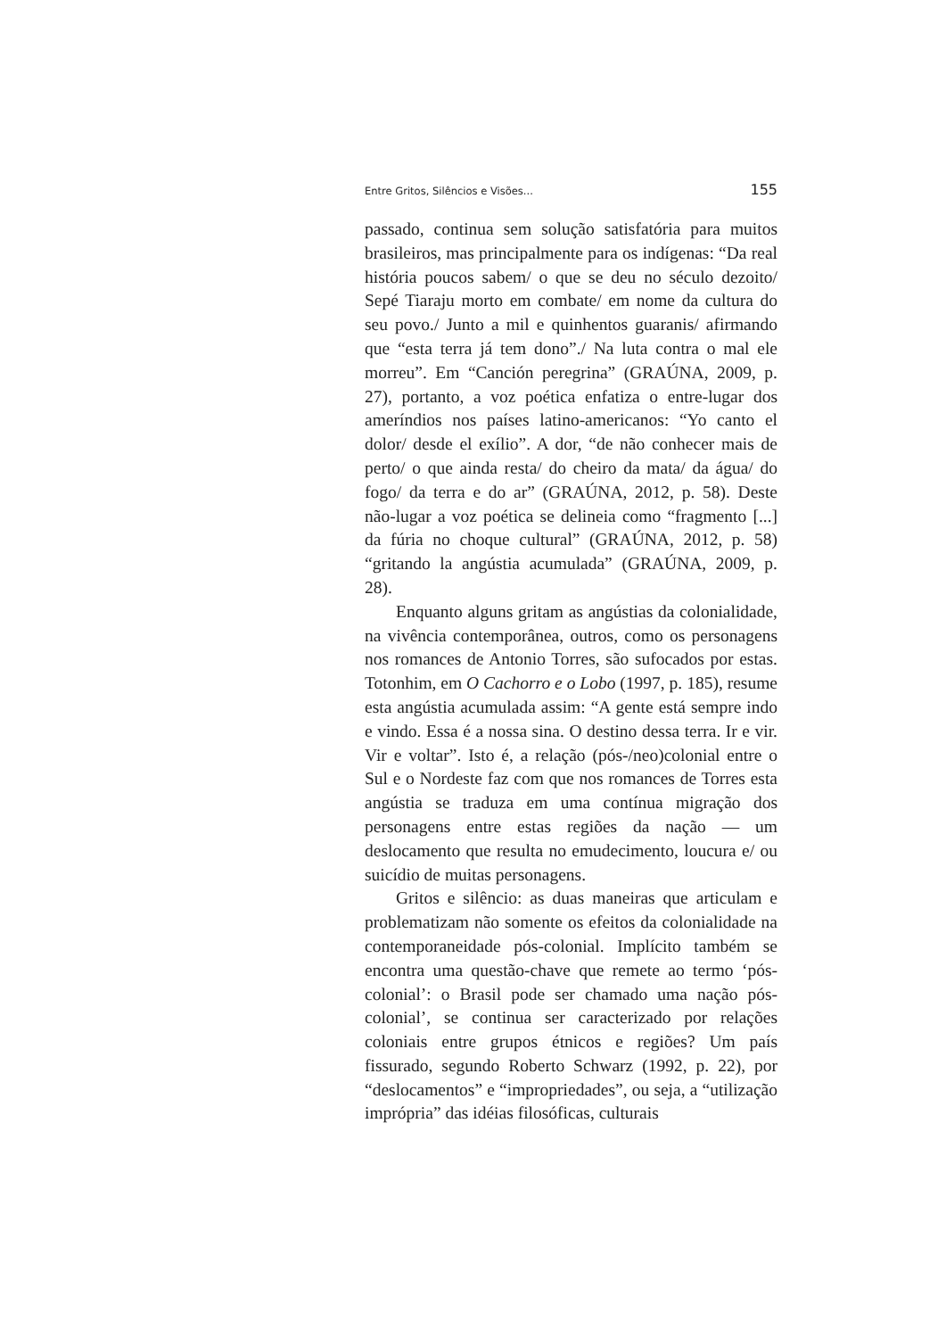Entre Gritos, Silêncios e Visões... 155
passado, continua sem solução satisfatória para muitos brasileiros, mas principalmente para os indígenas: “Da real história poucos sabem/ o que se deu no século dezoito/ Sepé Tiaraju morto em combate/ em nome da cultura do seu povo./ Junto a mil e quinhentos guaranis/ afirmando que “esta terra já tem dono”./ Na luta contra o mal ele morreu”. Em “Canción peregrina” (GRAÚNA, 2009, p. 27), portanto, a voz poética enfatiza o entre-lugar dos ameríndios nos países latino-americanos: “Yo canto el dolor/ desde el exílio”. A dor, “de não conhecer mais de perto/ o que ainda resta/ do cheiro da mata/ da água/ do fogo/ da terra e do ar” (GRAÚNA, 2012, p. 58). Deste não-lugar a voz poética se delineia como “fragmento [...] da fúria no choque cultural” (GRAÚNA, 2012, p. 58) “gritando la angústia acumulada” (GRAÚNA, 2009, p. 28).
Enquanto alguns gritam as angústias da colonialidade, na vivência contemporânea, outros, como os personagens nos romances de Antonio Torres, são sufocados por estas. Totonhim, em O Cachorro e o Lobo (1997, p. 185), resume esta angústia acumulada assim: “A gente está sempre indo e vindo. Essa é a nossa sina. O destino dessa terra. Ir e vir. Vir e voltar”. Isto é, a relação (pós-/neo)colonial entre o Sul e o Nordeste faz com que nos romances de Torres esta angústia se traduza em uma contínua migração dos personagens entre estas regiões da nação — um deslocamento que resulta no emudecimento, loucura e/ ou suicídio de muitas personagens.
Gritos e silêncio: as duas maneiras que articulam e problematizam não somente os efeitos da colonialidade na contemporaneidade pós-colonial. Implícito também se encontra uma questão-chave que remete ao termo ‘pós-colonial’: o Brasil pode ser chamado uma nação pós-colonial’, se continua ser caracterizado por relações coloniais entre grupos étnicos e regiões? Um país fissurado, segundo Roberto Schwarz (1992, p. 22), por “deslocamentos” e “impropriedades”, ou seja, a “utilização imprópria” das idéias filosóficas, culturais